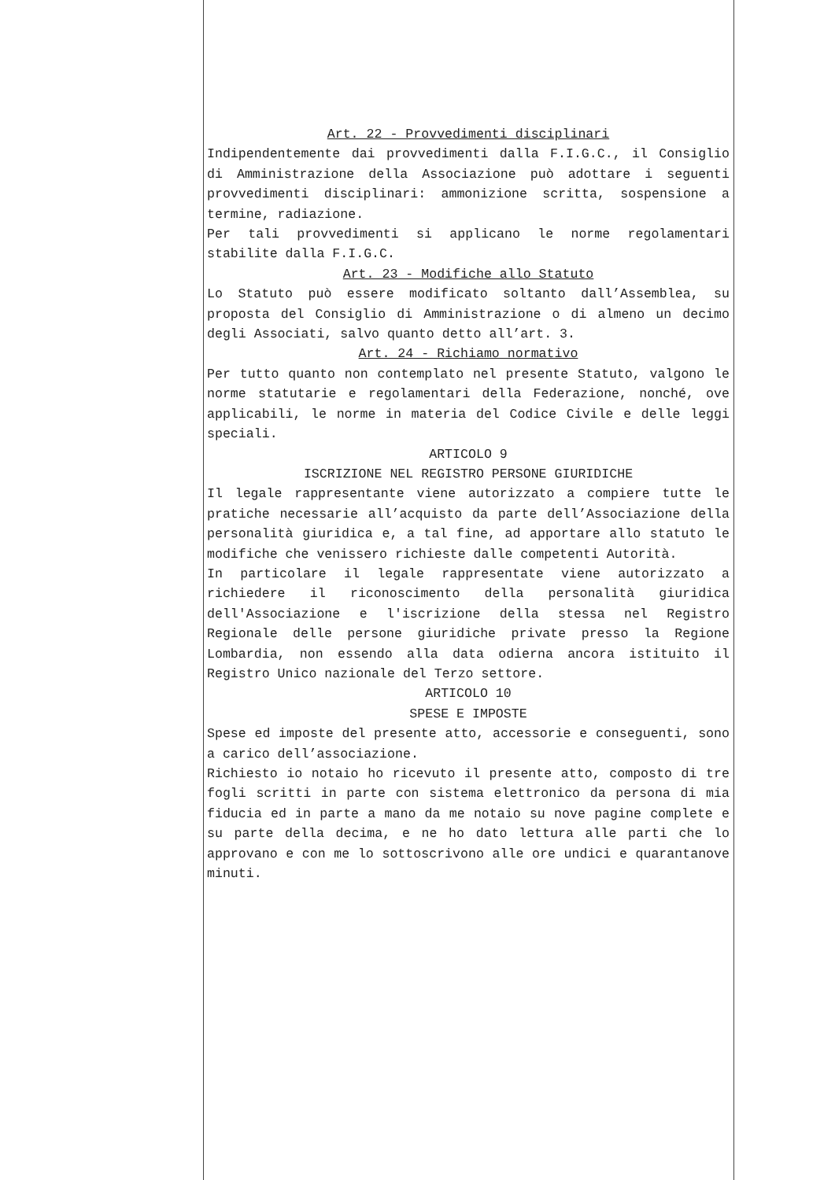Art. 22 - Provvedimenti disciplinari
Indipendentemente dai provvedimenti dalla F.I.G.C., il Consiglio di Amministrazione della Associazione può adottare i seguenti provvedimenti disciplinari: ammonizione scritta, sospensione a termine, radiazione.
Per tali provvedimenti si applicano le norme regolamentari stabilite dalla F.I.G.C.
Art. 23 - Modifiche allo Statuto
Lo Statuto può essere modificato soltanto dall’Assemblea, su proposta del Consiglio di Amministrazione o di almeno un decimo degli Associati, salvo quanto detto all’art. 3.
Art. 24 - Richiamo normativo
Per tutto quanto non contemplato nel presente Statuto, valgono le norme statutarie e regolamentari della Federazione, nonché, ove applicabili, le norme in materia del Codice Civile e delle leggi speciali.
ARTICOLO 9
ISCRIZIONE NEL REGISTRO PERSONE GIURIDICHE
Il legale rappresentante viene autorizzato a compiere tutte le pratiche necessarie all’acquisto da parte dell’Associazione della personalità giuridica e, a tal fine, ad apportare allo statuto le modifiche che venissero richieste dalle competenti Autorità.
In particolare il legale rappresentate viene autorizzato a richiedere il riconoscimento della personalità giuridica dell'Associazione e l'iscrizione della stessa nel Registro Regionale delle persone giuridiche private presso la Regione Lombardia, non essendo alla data odierna ancora istituito il Registro Unico nazionale del Terzo settore.
ARTICOLO 10
SPESE E IMPOSTE
Spese ed imposte del presente atto, accessorie e conseguenti, sono a carico dell’associazione.
Richiesto io notaio ho ricevuto il presente atto, composto di tre fogli scritti in parte con sistema elettronico da persona di mia fiducia ed in parte a mano da me notaio su nove pagine complete e su parte della decima, e ne ho dato lettura alle parti che lo approvano e con me lo sottoscrivono alle ore undici e quarantanove minuti.